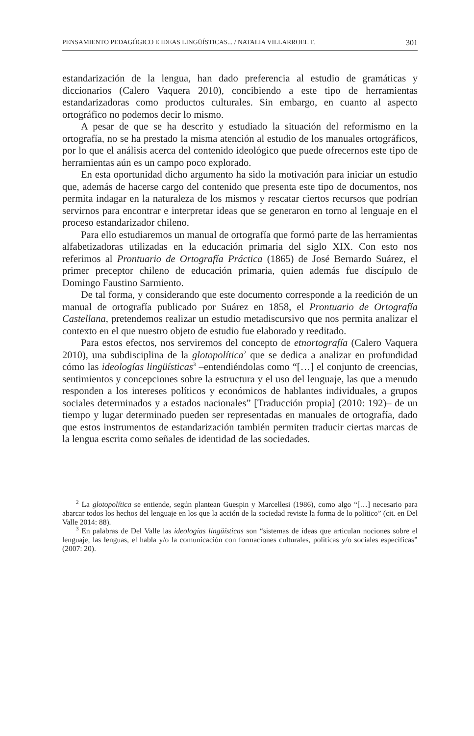PENSAMIENTO PEDAGÓGICO E IDEAS LINGÜÍSTICAS... / NATALIA VILLARROEL T. 301
estandarización de la lengua, han dado preferencia al estudio de gramáticas y diccionarios (Calero Vaquera 2010), concibiendo a este tipo de herramientas estandarizadoras como productos culturales. Sin embargo, en cuanto al aspecto ortográfico no podemos decir lo mismo.
A pesar de que se ha descrito y estudiado la situación del reformismo en la ortografía, no se ha prestado la misma atención al estudio de los manuales ortográficos, por lo que el análisis acerca del contenido ideológico que puede ofrecernos este tipo de herramientas aún es un campo poco explorado.
En esta oportunidad dicho argumento ha sido la motivación para iniciar un estudio que, además de hacerse cargo del contenido que presenta este tipo de documentos, nos permita indagar en la naturaleza de los mismos y rescatar ciertos recursos que podrían servirnos para encontrar e interpretar ideas que se generaron en torno al lenguaje en el proceso estandarizador chileno.
Para ello estudiaremos un manual de ortografía que formó parte de las herramientas alfabetizadoras utilizadas en la educación primaria del siglo XIX. Con esto nos referimos al Prontuario de Ortografía Práctica (1865) de José Bernardo Suárez, el primer preceptor chileno de educación primaria, quien además fue discípulo de Domingo Faustino Sarmiento.
De tal forma, y considerando que este documento corresponde a la reedición de un manual de ortografía publicado por Suárez en 1858, el Prontuario de Ortografía Castellana, pretendemos realizar un estudio metadiscursivo que nos permita analizar el contexto en el que nuestro objeto de estudio fue elaborado y reeditado.
Para estos efectos, nos serviremos del concepto de etnortografía (Calero Vaquera 2010), una subdisciplina de la glotopolítica<sup>2</sup> que se dedica a analizar en profundidad cómo las ideologías lingüísticas<sup>3</sup> –entendiéndolas como “[…] el conjunto de creencias, sentimientos y concepciones sobre la estructura y el uso del lenguaje, las que a menudo responden a los intereses políticos y económicos de hablantes individuales, a grupos sociales determinados y a estados nacionales” [Traducción propia] (2010: 192)– de un tiempo y lugar determinado pueden ser representadas en manuales de ortografía, dado que estos instrumentos de estandarización también permiten traducir ciertas marcas de la lengua escrita como señales de identidad de las sociedades.
<sup>2</sup> La glotopolítica se entiende, según plantean Guespin y Marcellesi (1986), como algo “[…] necesario para abarcar todos los hechos del lenguaje en los que la acción de la sociedad reviste la forma de lo político” (cit. en Del Valle 2014: 88).
<sup>3</sup> En palabras de Del Valle las ideologías lingüísticas son “sistemas de ideas que articulan nociones sobre el lenguaje, las lenguas, el habla y/o la comunicación con formaciones culturales, políticas y/o sociales específicas” (2007: 20).